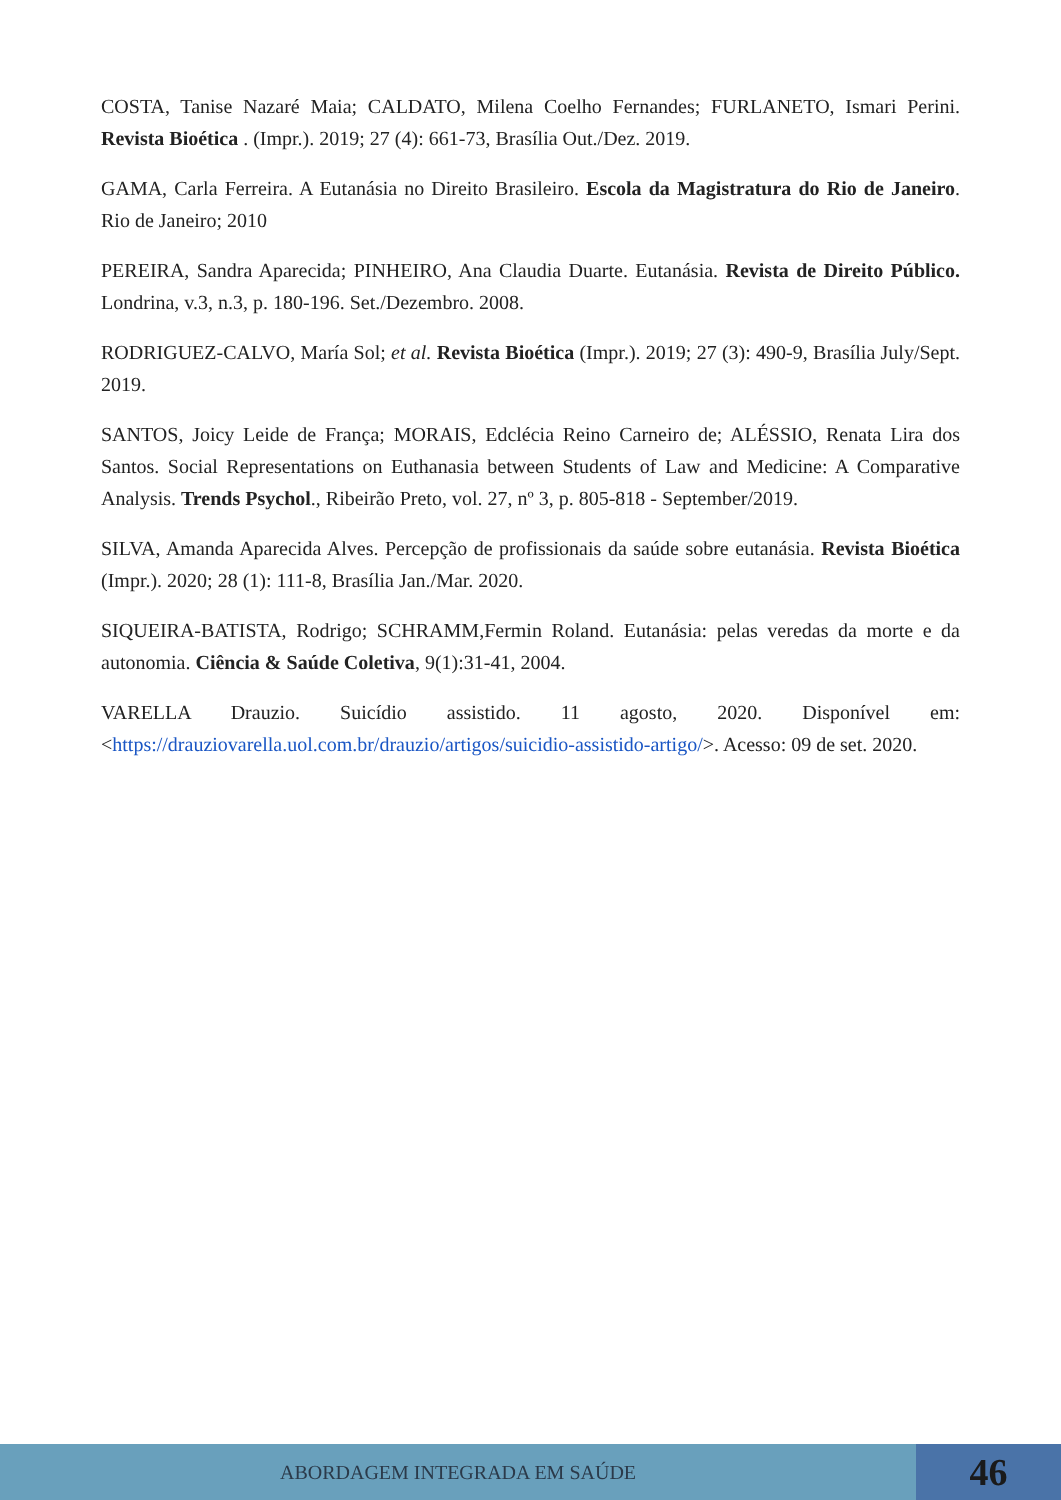COSTA, Tanise Nazaré Maia; CALDATO, Milena Coelho Fernandes; FURLANETO, Ismari Perini. Revista Bioética . (Impr.). 2019; 27 (4): 661-73, Brasília Out./Dez. 2019.
GAMA, Carla Ferreira. A Eutanásia no Direito Brasileiro. Escola da Magistratura do Rio de Janeiro. Rio de Janeiro; 2010
PEREIRA, Sandra Aparecida; PINHEIRO, Ana Claudia Duarte. Eutanásia. Revista de Direito Público. Londrina, v.3, n.3, p. 180-196. Set./Dezembro. 2008.
RODRIGUEZ-CALVO, María Sol; et al. Revista Bioética (Impr.). 2019; 27 (3): 490-9, Brasília July/Sept. 2019.
SANTOS, Joicy Leide de França; MORAIS, Edclécia Reino Carneiro de; ALÉSSIO, Renata Lira dos Santos. Social Representations on Euthanasia between Students of Law and Medicine: A Comparative Analysis. Trends Psychol., Ribeirão Preto, vol. 27, nº 3, p. 805-818 - September/2019.
SILVA, Amanda Aparecida Alves. Percepção de profissionais da saúde sobre eutanásia. Revista Bioética (Impr.). 2020; 28 (1): 111-8, Brasília Jan./Mar. 2020.
SIQUEIRA-BATISTA, Rodrigo; SCHRAMM,Fermin Roland. Eutanásia: pelas veredas da morte e da autonomia. Ciência & Saúde Coletiva, 9(1):31-41, 2004.
VARELLA Drauzio. Suicídio assistido. 11 agosto, 2020. Disponível em: <https://drauziovarella.uol.com.br/drauzio/artigos/suicidio-assistido-artigo/>. Acesso: 09 de set. 2020.
ABORDAGEM INTEGRADA EM SAÚDE
46